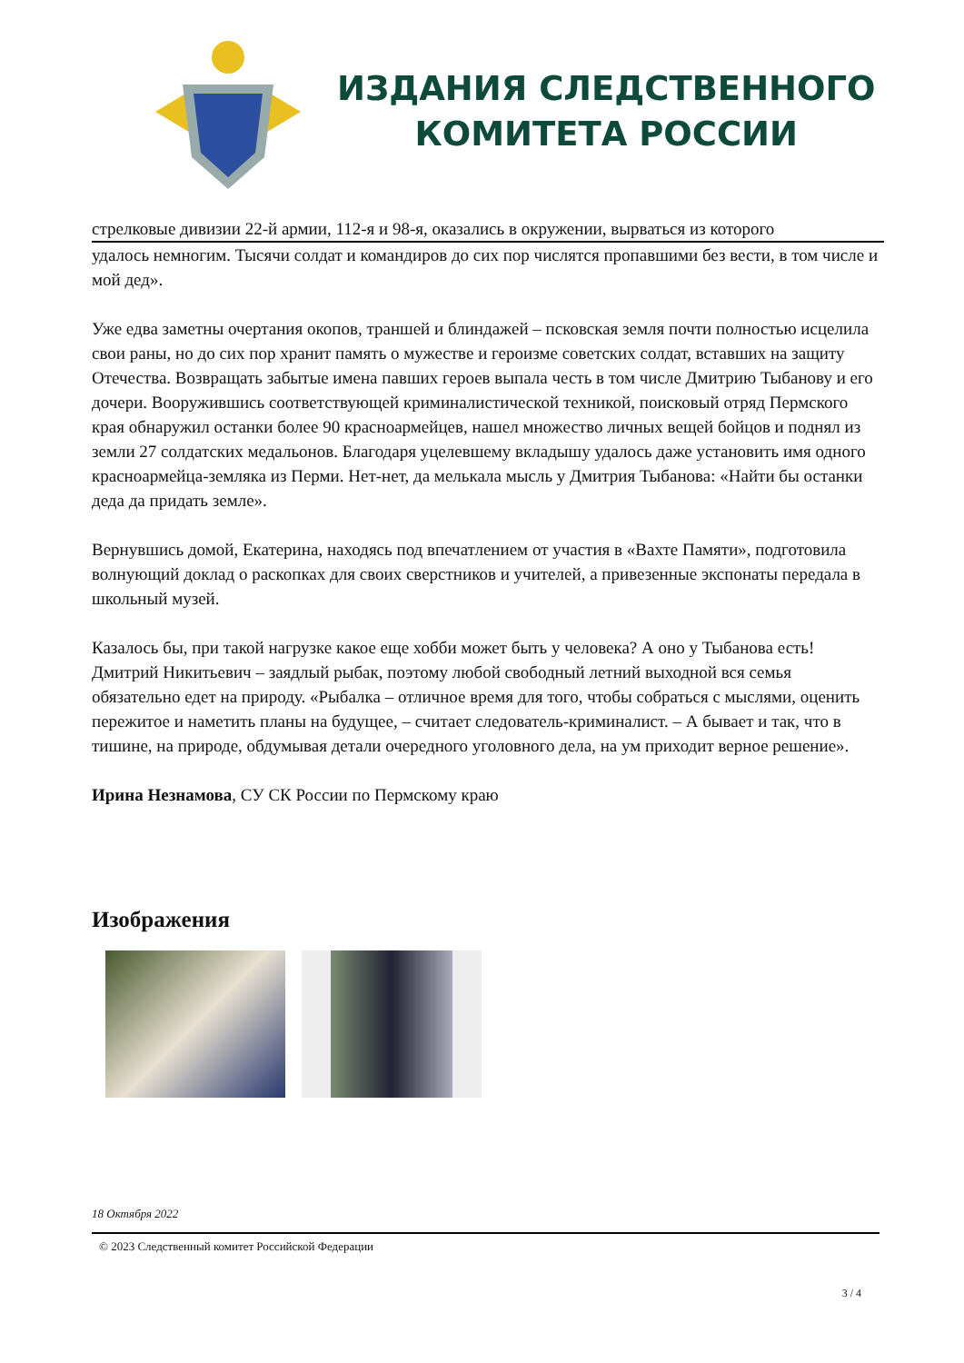ИЗДАНИЯ СЛЕДСТВЕННОГО
КОМИТЕТА РОССИИ
стрелковые дивизии 22-й армии, 112-я и 98-я, оказались в окружении, вырваться из которого
удалось немногим. Тысячи солдат и командиров до сих пор числятся пропавшими без вести, в том числе и мой дед».
Уже едва заметны очертания окопов, траншей и блиндажей – псковская земля почти полностью исцелила свои раны, но до сих пор хранит память о мужестве и героизме советских солдат, вставших на защиту Отечества. Возвращать забытые имена павших героев выпала честь в том числе Дмитрию Тыбанову и его дочери. Вооружившись соответствующей криминалистической техникой, поисковый отряд Пермского края обнаружил останки более 90 красноармейцев, нашел множество личных вещей бойцов и поднял из земли 27 солдатских медальонов. Благодаря уцелевшему вкладышу удалось даже установить имя одного красноармейца-земляка из Перми. Нет-нет, да мелькала мысль у Дмитрия Тыбанова: «Найти бы останки деда да придать земле».
Вернувшись домой, Екатерина, находясь под впечатлением от участия в «Вахте Памяти», подготовила волнующий доклад о раскопках для своих сверстников и учителей, а привезенные экспонаты передала в школьный музей.
Казалось бы, при такой нагрузке какое еще хобби может быть у человека? А оно у Тыбанова есть! Дмитрий Никитьевич – заядлый рыбак, поэтому любой свободный летний выходной вся семья обязательно едет на природу. «Рыбалка – отличное время для того, чтобы собраться с мыслями, оценить пережитое и наметить планы на будущее, – считает следователь-криминалист. – А бывает и так, что в тишине, на природе, обдумывая детали очередного уголовного дела, на ум приходит верное решение».
Ирина Незнамова, СУ СК России по Пермскому краю
Изображения
18 Октября 2022
© 2023 Следственный комитет Российской Федерации
3 / 4